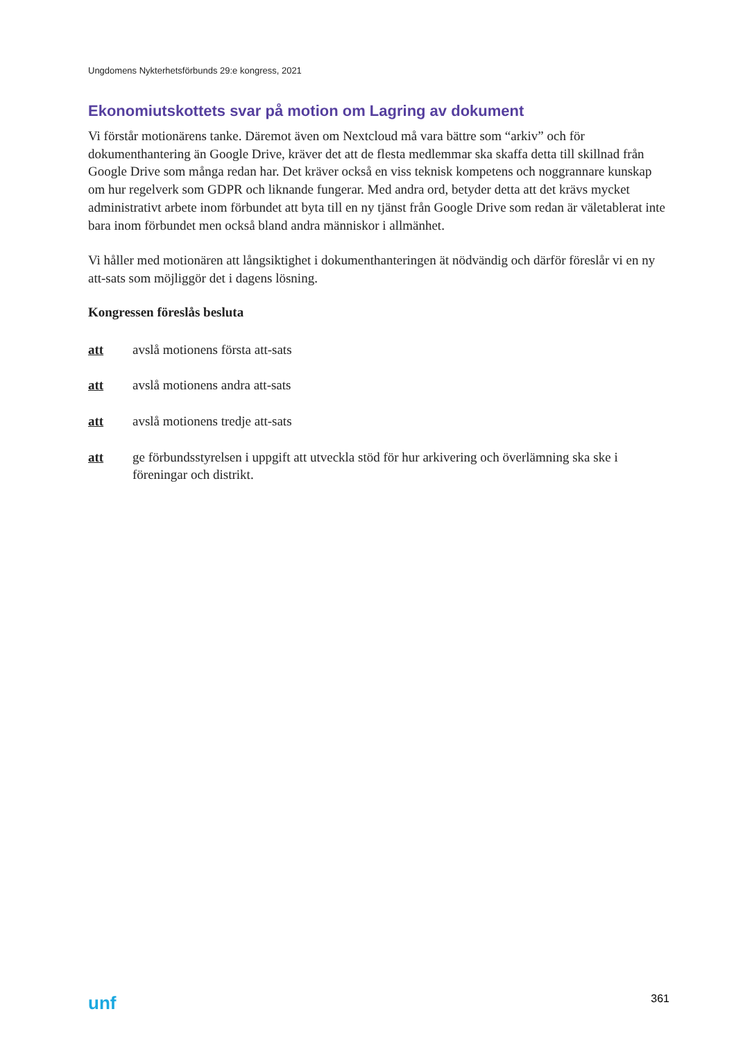Ungdomens Nykterhetsförbunds 29:e kongress, 2021
Ekonomiutskottets svar på motion om Lagring av dokument
Vi förstår motionärens tanke. Däremot även om Nextcloud må vara bättre som “arkiv” och för dokumenthantering än Google Drive, kräver det att de flesta medlemmar ska skaffa detta till skillnad från Google Drive som många redan har. Det kräver också en viss teknisk kompetens och noggrannare kunskap om hur regelverk som GDPR och liknande fungerar. Med andra ord, betyder detta att det krävs mycket administrativt arbete inom förbundet att byta till en ny tjänst från Google Drive som redan är väletablerat inte bara inom förbundet men också bland andra människor i allmänhet.
Vi håller med motionären att långsiktighet i dokumenthanteringen ät nödvändig och därför föreslår vi en ny att-sats som möjliggör det i dagens lösning.
Kongressen föreslås besluta
att avslå motionens första att-sats
att avslå motionens andra att-sats
att avslå motionens tredje att-sats
att ge förbundsstyrelsen i uppgift att utveckla stöd för hur arkivering och överlämning ska ske i föreningar och distrikt.
unf 361